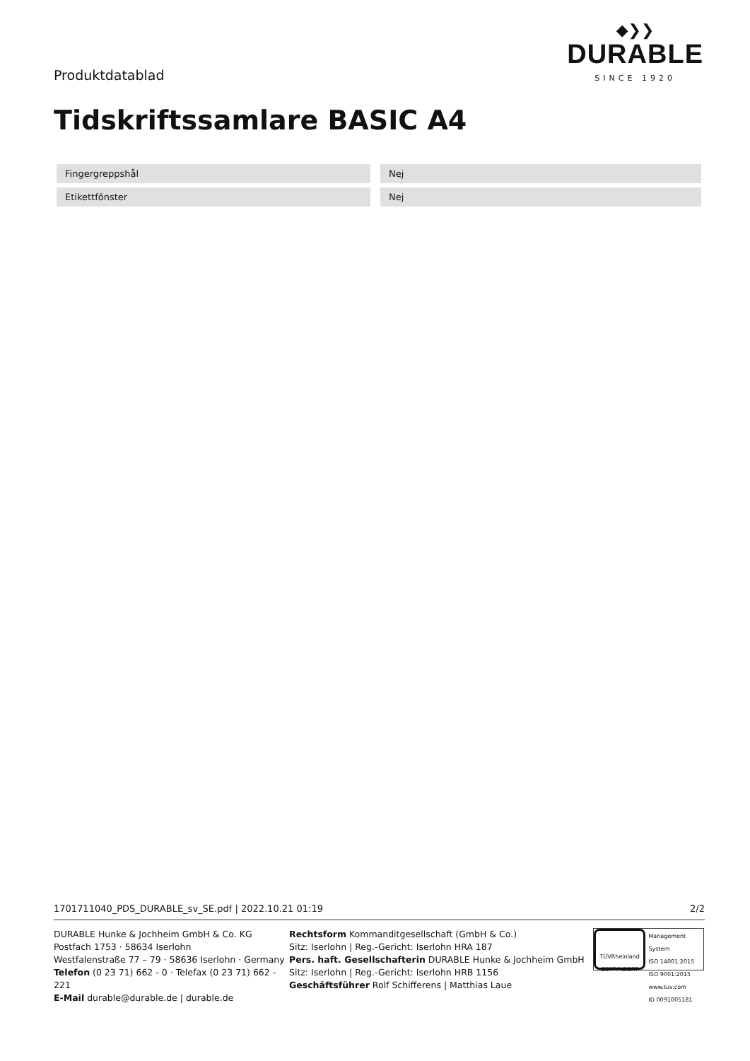Produktdatablad
◆❯❯
DURABLE
SINCE 1920
Tidskriftssamlare BASIC A4
| Fingergreppshål | | Nej |
| Etikettfönster | | Nej |
1701711040_PDS_DURABLE_sv_SE.pdf | 2022.10.21 01:19 2/2
DURABLE Hunke & Jochheim GmbH & Co. KG
Postfach 1753 · 58634 Iserlohn
Westfalenstraße 77 – 79 · 58636 Iserlohn · Germany
Telefon (0 23 71) 662 - 0 · Telefax (0 23 71) 662 - 221
E-Mail durable@durable.de | durable.de
Rechtsform Kommanditgesellschaft (GmbH & Co.)
Sitz: Iserlohn | Reg.-Gericht: Iserlohn HRA 187
Pers. haft. Gesellschafterin DURABLE Hunke & Jochheim GmbH
Sitz: Iserlohn | Reg.-Gericht: Iserlohn HRB 1156
Geschäftsführer Rolf Schifferens | Matthias Laue
TÜVRheinland
ZERTIFIZIERT
Management System
ISO 14001:2015
ISO 9001:2015
www.tuv.com
ID 0091005181